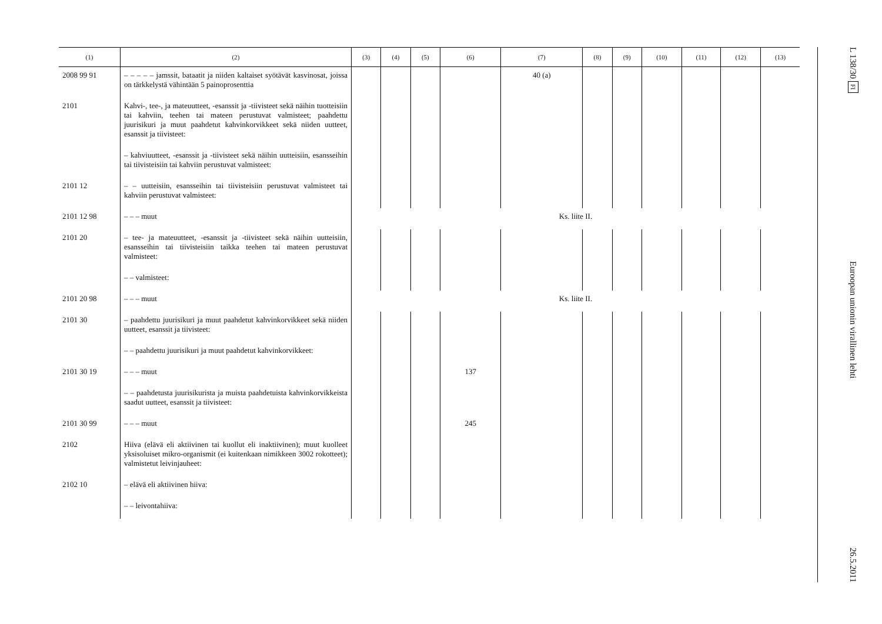| (1) | (2) | (3) | (4) | (5) | (6) | (7) | (8) | (9) | (10) | (11) | (12) | (13) |
| --- | --- | --- | --- | --- | --- | --- | --- | --- | --- | --- | --- | --- |
| 2008 99 91 | – – – – – jamssit, bataatit ja niiden kaltaiset syötävät kasvinosat, joissa on tärkkelystä vähintään 5 painoprosenttia | | | | | 40 (a) | | | | | | |
| 2101 | Kahvi-, tee-, ja mateuutteet, -esanssit ja -tiivisteet sekä näihin tuotteisiin tai kahviin, teehen tai mateen perustuvat valmisteet; paahdettu juurisikuri ja muut paahdetut kahvinkorvikkeet sekä niiden uutteet, esanssit ja tiivisteet: | | | | | | | | | | | |
| | – kahviuutteet, -esanssit ja -tiivisteet sekä näihin uutteisiin, esansseihin tai tiivisteisiin tai kahviin perustuvat valmisteet: | | | | | | | | | | | |
| 2101 12 | – – uutteisiin, esansseihin tai tiivisteisiin perustuvat valmisteet tai kahviin perustuvat valmisteet: | | | | | | | | | | | |
| 2101 12 98 | – – – muut | Ks. liite II. | | | | | | | | | | |
| 2101 20 | – tee- ja mateuutteet, -esanssit ja -tiivisteet sekä näihin uutteisiin, esansseihin tai tiivisteisiin taikka teehen tai mateen perustuvat valmisteet: | | | | | | | | | | | |
| | – – valmisteet: | | | | | | | | | | | |
| 2101 20 98 | – – – muut | Ks. liite II. | | | | | | | | | | |
| 2101 30 | – paahdettu juurisikuri ja muut paahdetut kahvinkorvikkeet sekä niiden uutteet, esanssit ja tiivisteet: | | | | | | | | | | | |
| | – – paahdettu juurisikuri ja muut paahdetut kahvinkorvikkeet: | | | | | | | | | | | |
| 2101 30 19 | – – – muut | | | | 137 | | | | | | | |
| | – – paahdetusta juurisikurista ja muista paahdetuista kahvinkorvikkeista saadut uutteet, esanssit ja tiivisteet: | | | | | | | | | | | |
| 2101 30 99 | – – – muut | | | | 245 | | | | | | | |
| 2102 | Hiiva (elävä eli aktiivinen tai kuollut eli inaktiivinen); muut kuolleet yksisoluiset mikro-organismit (ei kuitenkaan nimikkeen 3002 rokotteet); valmistetut leivinjauheet: | | | | | | | | | | | |
| 2102 10 | – elävä eli aktiivinen hiiva: | | | | | | | | | | | |
| | – – leivontahiiva: | | | | | | | | | | | |
L 138/30 FI Euroopan unionin virallinen lehti 26.5.2011